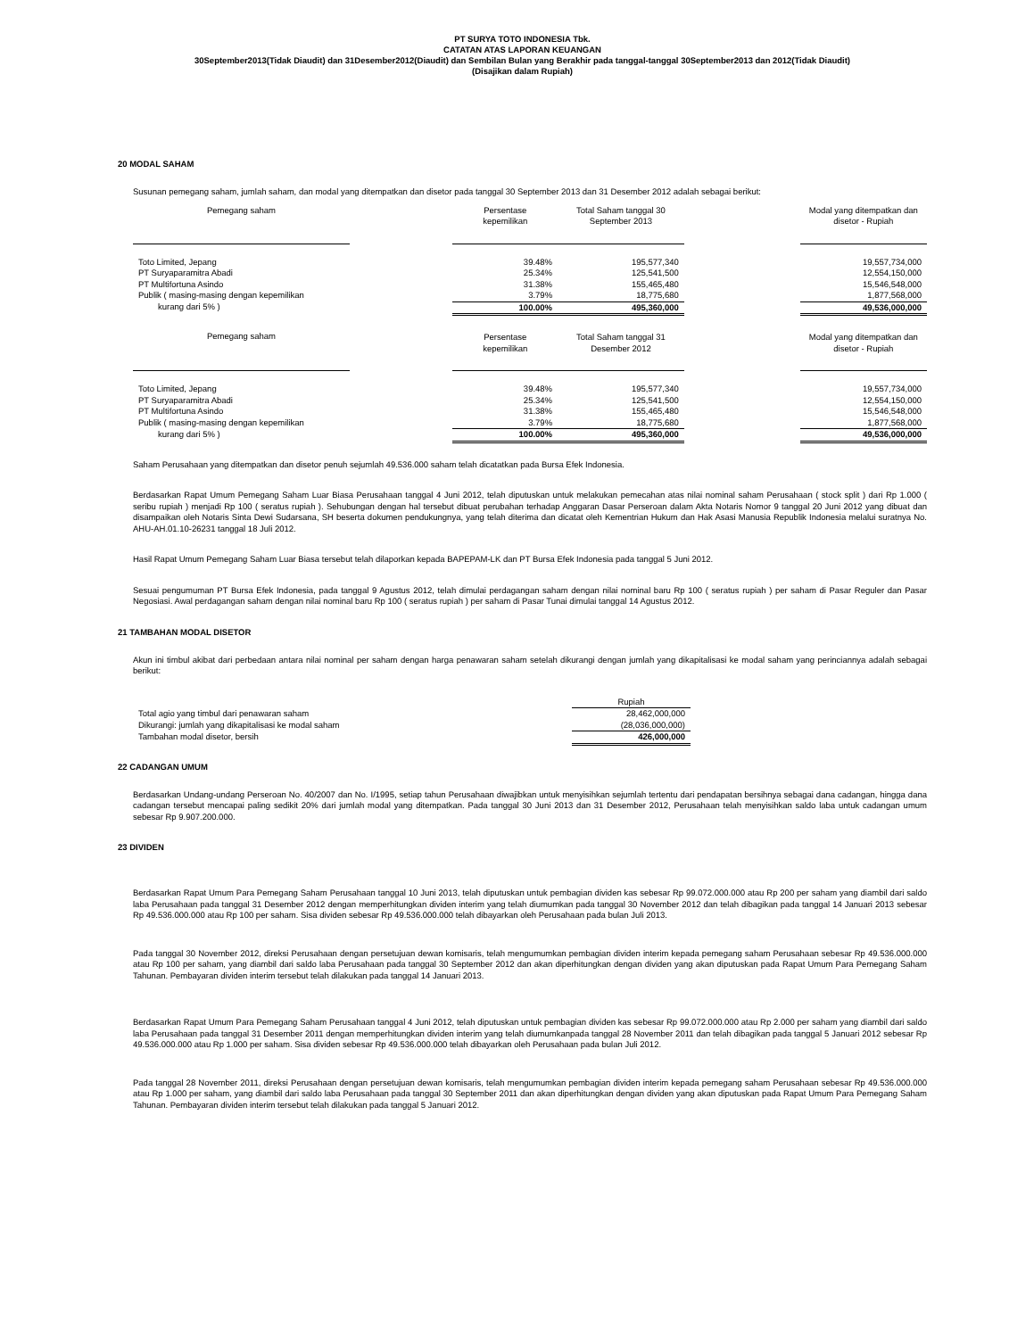PT SURYA TOTO INDONESIA Tbk.
CATATAN ATAS LAPORAN KEUANGAN
30September2013(Tidak Diaudit) dan 31Desember2012(Diaudit) dan Sembilan Bulan yang Berakhir pada tanggal-tanggal 30September2013 dan 2012(Tidak Diaudit)
(Disajikan dalam Rupiah)
20 MODAL SAHAM
Susunan pemegang saham, jumlah saham, dan modal yang ditempatkan dan disetor pada tanggal 30 September 2013 dan 31 Desember 2012 adalah sebagai berikut:
| Pemegang saham | | Persentase kepemilikan | Total Saham tanggal 30 September 2013 | | Modal yang ditempatkan dan disetor - Rupiah |
| --- | --- | --- | --- | --- | --- |
| Toto Limited, Jepang | | 39.48% | 195,577,340 | | 19,557,734,000 |
| PT Suryaparamitra Abadi | | 25.34% | 125,541,500 | | 12,554,150,000 |
| PT Multifortuna Asindo | | 31.38% | 155,465,480 | | 15,546,548,000 |
| Publik ( masing-masing dengan kepemilikan | | 3.79% | 18,775,680 | | 1,877,568,000 |
| kurang dari 5% ) | | 100.00% | 495,360,000 | | 49,536,000,000 |
| Pemegang saham | | Persentase kepemilikan | Total Saham tanggal 31 Desember 2012 | | Modal yang ditempatkan dan disetor - Rupiah |
| Toto Limited, Jepang | | 39.48% | 195,577,340 | | 19,557,734,000 |
| PT Suryaparamitra Abadi | | 25.34% | 125,541,500 | | 12,554,150,000 |
| PT Multifortuna Asindo | | 31.38% | 155,465,480 | | 15,546,548,000 |
| Publik ( masing-masing dengan kepemilikan | | 3.79% | 18,775,680 | | 1,877,568,000 |
| kurang dari 5% ) | | 100.00% | 495,360,000 | | 49,536,000,000 |
Saham Perusahaan yang ditempatkan dan disetor penuh sejumlah 49.536.000 saham telah dicatatkan pada Bursa Efek Indonesia.
Berdasarkan Rapat Umum Pemegang Saham Luar Biasa Perusahaan tanggal 4 Juni 2012, telah diputuskan untuk melakukan pemecahan atas nilai nominal saham Perusahaan ( stock split ) dari Rp 1.000 ( seribu rupiah ) menjadi Rp 100 ( seratus rupiah ). Sehubungan dengan hal tersebut dibuat perubahan terhadap Anggaran Dasar Perseroan dalam Akta Notaris Nomor 9 tanggal 20 Juni 2012 yang dibuat dan disampaikan oleh Notaris Sinta Dewi Sudarsana, SH beserta dokumen pendukungnya, yang telah diterima dan dicatat oleh Kementrian Hukum dan Hak Asasi Manusia Republik Indonesia melalui suratnya No. AHU-AH.01.10-26231 tanggal 18 Juli 2012.
Hasil Rapat Umum Pemegang Saham Luar Biasa tersebut telah dilaporkan kepada BAPEPAM-LK dan PT Bursa Efek Indonesia pada tanggal 5 Juni 2012.
Sesuai pengumuman PT Bursa Efek Indonesia, pada tanggal 9 Agustus 2012, telah dimulai perdagangan saham dengan nilai nominal baru Rp 100 ( seratus rupiah ) per saham di Pasar Reguler dan Pasar Negosiasi. Awal perdagangan saham dengan nilai nominal baru Rp 100 ( seratus rupiah ) per saham di Pasar Tunai dimulai tanggal 14 Agustus 2012.
21 TAMBAHAN MODAL DISETOR
Akun ini timbul akibat dari perbedaan antara nilai nominal per saham dengan harga penawaran saham setelah dikurangi dengan jumlah yang dikapitalisasi ke modal saham yang perinciannya adalah sebagai berikut:
| | Rupiah |
| Total agio yang timbul dari penawaran saham | 28,462,000,000 |
| Dikurangi: jumlah yang dikapitalisasi ke modal saham | (28,036,000,000) |
| Tambahan modal disetor, bersih | 426,000,000 |
22 CADANGAN UMUM
Berdasarkan Undang-undang Perseroan No. 40/2007 dan No. I/1995, setiap tahun Perusahaan diwajibkan untuk menyisihkan sejumlah tertentu dari pendapatan bersihnya sebagai dana cadangan, hingga dana cadangan tersebut mencapai paling sedikit 20% dari jumlah modal yang ditempatkan. Pada tanggal 30 Juni 2013 dan 31 Desember 2012, Perusahaan telah menyisihkan saldo laba untuk cadangan umum sebesar Rp 9.907.200.000.
23 DIVIDEN
Berdasarkan Rapat Umum Para Pemegang Saham Perusahaan tanggal 10 Juni 2013, telah diputuskan untuk pembagian dividen kas sebesar Rp 99.072.000.000 atau Rp 200 per saham yang diambil dari saldo laba Perusahaan pada tanggal 31 Desember 2012 dengan memperhitungkan dividen interim yang telah diumumkan pada tanggal 30 November 2012 dan telah dibagikan pada tanggal 14 Januari 2013 sebesar Rp 49.536.000.000 atau Rp 100 per saham. Sisa dividen sebesar Rp 49.536.000.000 telah dibayarkan oleh Perusahaan pada bulan Juli 2013.
Pada tanggal 30 November 2012, direksi Perusahaan dengan persetujuan dewan komisaris, telah mengumumkan pembagian dividen interim kepada pemegang saham Perusahaan sebesar Rp 49.536.000.000 atau Rp 100 per saham, yang diambil dari saldo laba Perusahaan pada tanggal 30 September 2012 dan akan diperhitungkan dengan dividen yang akan diputuskan pada Rapat Umum Para Pemegang Saham Tahunan. Pembayaran dividen interim tersebut telah dilakukan pada tanggal 14 Januari 2013.
Berdasarkan Rapat Umum Para Pemegang Saham Perusahaan tanggal 4 Juni 2012, telah diputuskan untuk pembagian dividen kas sebesar Rp 99.072.000.000 atau Rp 2.000 per saham yang diambil dari saldo laba Perusahaan pada tanggal 31 Desember 2011 dengan memperhitungkan dividen interim yang telah diumumkanpada tanggal 28 November 2011 dan telah dibagikan pada tanggal 5 Januari 2012 sebesar Rp 49.536.000.000 atau Rp 1.000 per saham. Sisa dividen sebesar Rp 49.536.000.000 telah dibayarkan oleh Perusahaan pada bulan Juli 2012.
Pada tanggal 28 November 2011, direksi Perusahaan dengan persetujuan dewan komisaris, telah mengumumkan pembagian dividen interim kepada pemegang saham Perusahaan sebesar Rp 49.536.000.000 atau Rp 1.000 per saham, yang diambil dari saldo laba Perusahaan pada tanggal 30 September 2011 dan akan diperhitungkan dengan dividen yang akan diputuskan pada Rapat Umum Para Pemegang Saham Tahunan. Pembayaran dividen interim tersebut telah dilakukan pada tanggal 5 Januari 2012.